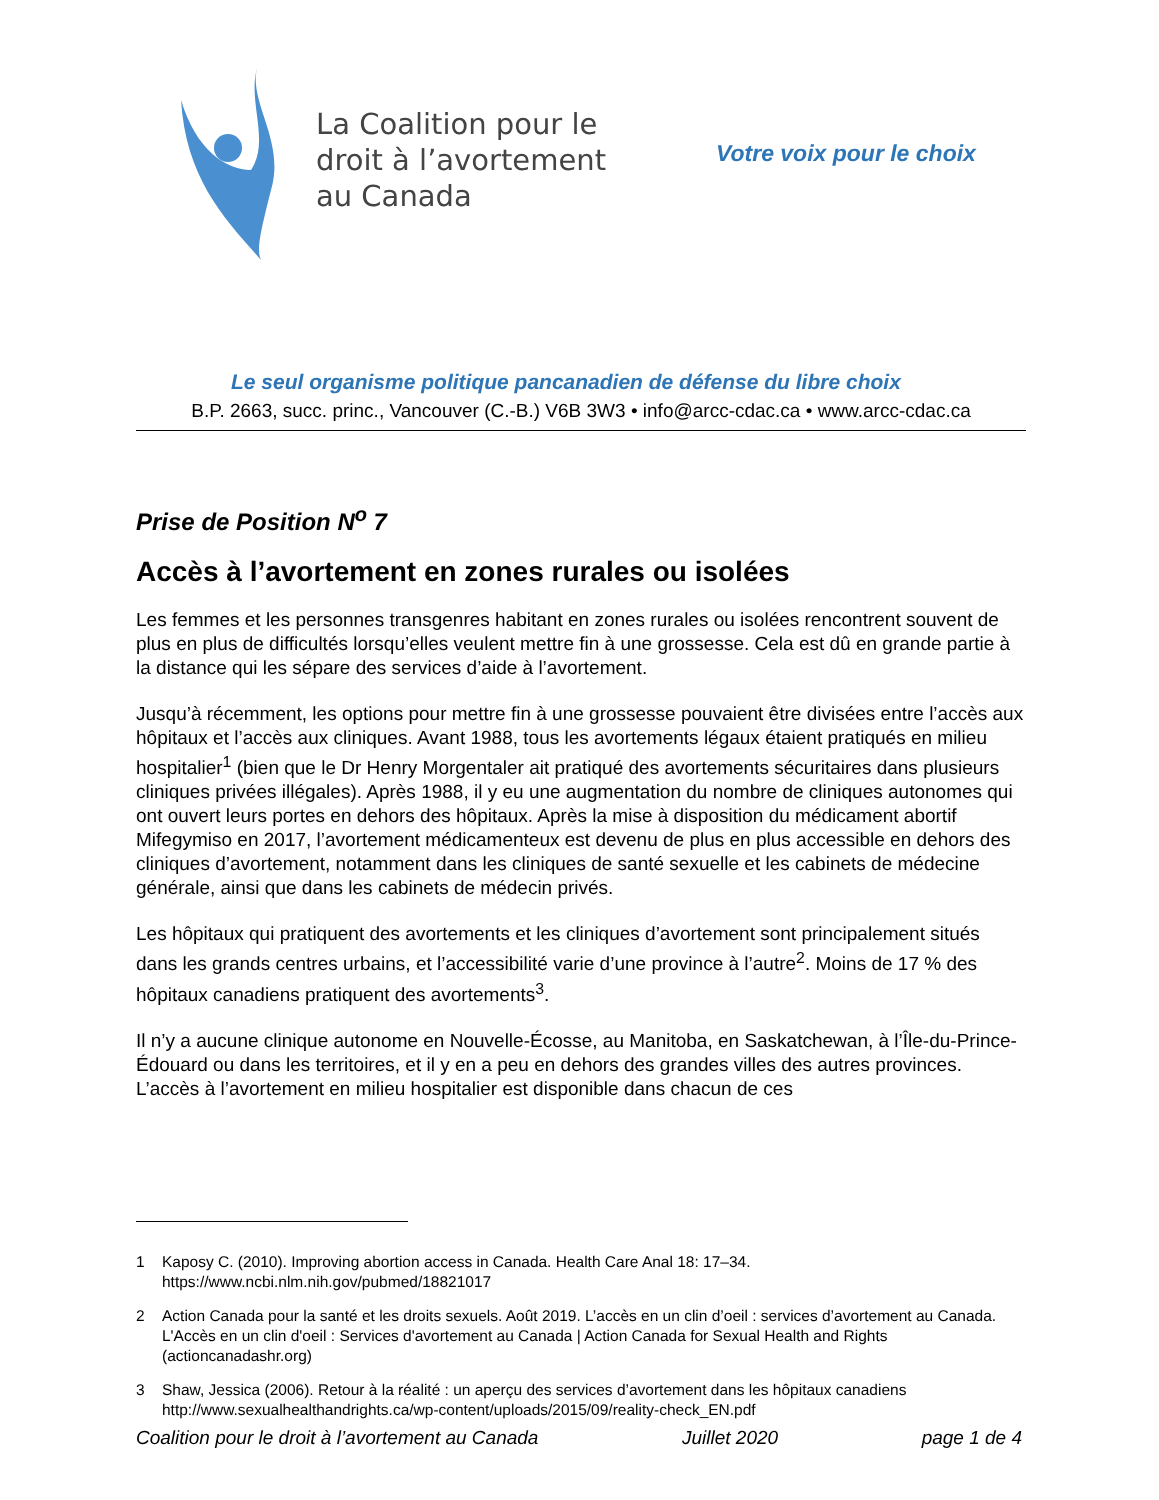La Coalition pour le
droit à l’avortement
au Canada
Votre voix pour le choix
Le seul organisme politique pancanadien de défense du libre choix
B.P. 2663, succ. princ., Vancouver (C.-B.) V6B 3W3 • info@arcc-cdac.ca • www.arcc-cdac.ca
Prise de Position N<sup>o</sup> 7
Accès à l’avortement en zones rurales ou isolées
Les femmes et les personnes transgenres habitant en zones rurales ou isolées rencontrent souvent de plus en plus de difficultés lorsqu’elles veulent mettre fin à une grossesse. Cela est dû en grande partie à la distance qui les sépare des services d’aide à l’avortement.
Jusqu’à récemment, les options pour mettre fin à une grossesse pouvaient être divisées entre l’accès aux hôpitaux et l’accès aux cliniques. Avant 1988, tous les avortements légaux étaient pratiqués en milieu hospitalier<sup>1</sup> (bien que le Dr Henry Morgentaler ait pratiqué des avortements sécuritaires dans plusieurs cliniques privées illégales). Après 1988, il y eu une augmentation du nombre de cliniques autonomes qui ont ouvert leurs portes en dehors des hôpitaux. Après la mise à disposition du médicament abortif Mifegymiso en 2017, l’avortement médicamenteux est devenu de plus en plus accessible en dehors des cliniques d’avortement, notamment dans les cliniques de santé sexuelle et les cabinets de médecine générale, ainsi que dans les cabinets de médecin privés.
Les hôpitaux qui pratiquent des avortements et les cliniques d’avortement sont principalement situés dans les grands centres urbains, et l’accessibilité varie d’une province à l’autre<sup>2</sup>. Moins de 17 % des hôpitaux canadiens pratiquent des avortements<sup>3</sup>.
Il n’y a aucune clinique autonome en Nouvelle-Écosse, au Manitoba, en Saskatchewan, à l’Île-du-Prince-Édouard ou dans les territoires, et il y en a peu en dehors des grandes villes des autres provinces. L’accès à l’avortement en milieu hospitalier est disponible dans chacun de ces
1 Kaposy C. (2010). Improving abortion access in Canada. Health Care Anal 18: 17–34. https://www.ncbi.nlm.nih.gov/pubmed/18821017
2 Action Canada pour la santé et les droits sexuels. Août 2019. L’accès en un clin d’oeil : services d’avortement au Canada. L'Accès en un clin d'oeil : Services d'avortement au Canada | Action Canada for Sexual Health and Rights (actioncanadashr.org)
3 Shaw, Jessica (2006). Retour à la réalité : un aperçu des services d’avortement dans les hôpitaux canadiens http://www.sexualhealthandrights.ca/wp-content/uploads/2015/09/reality-check_EN.pdf
Coalition pour le droit à l’avortement au Canada Juillet 2020 page 1 de 4